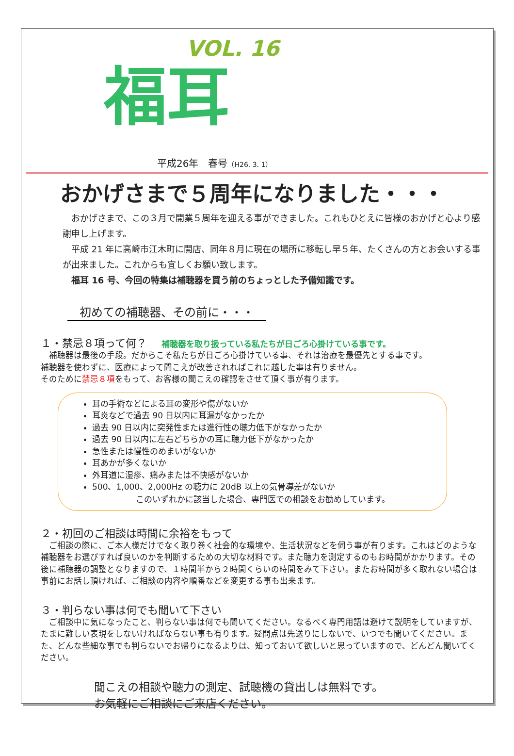VOL. 16
福耳
平成26年　春号（H26. 3. 1）
おかげさまで５周年になりました・・・
　おかげさまで、この３月で開業５周年を迎える事ができました。これもひとえに皆様のおかげと心より感謝申し上げます。
　平成 21 年に高崎市江木町に開店、同年８月に現在の場所に移転し早５年、たくさんの方とお会いする事が出来ました。これからも宜しくお願い致します。
　福耳 16 号、今回の特集は補聴器を買う前のちょっとした予備知識です。
初めての補聴器、その前に・・・
１・禁忌８項って何？ 補聴器を取り扱っている私たちが日ごろ心掛けている事です。
　補聴器は最後の手段。だからこそ私たちが日ごろ心掛けている事、それは治療を最優先とする事です。
補聴器を使わずに、医療によって聞こえが改善されればこれに越した事は有りません。
そのために禁忌８項をもって、お客様の聞こえの確認をさせて頂く事が有ります。
耳の手術などによる耳の変形や傷がないか
耳炎などで過去 90 日以内に耳漏がなかったか
過去 90 日以内に突発性または進行性の聴力低下がなかったか
過去 90 日以内に左右どちらかの耳に聴力低下がなかったか
急性または慢性のめまいがないか
耳あかが多くないか
外耳道に湿疹、痛みまたは不快感がないか
500、1,000、2,000Hz の聴力に 20dB 以上の気骨導差がないか
このいずれかに該当した場合、専門医での相談をお勧めしています。
２・初回のご相談は時間に余裕をもって
　ご相談の際に、ご本人様だけでなく取り巻く社会的な環境や、生活状況などを伺う事が有ります。これはどのような補聴器をお選びすれば良いのかを判断するための大切な材料です。また聴力を測定するのもお時間がかかります。その後に補聴器の調整となりますので、１時間半から２時間くらいの時間をみて下さい。またお時間が多く取れない場合は事前にお話し頂ければ、ご相談の内容や順番などを変更する事も出来ます。
３・判らない事は何でも聞いて下さい
　ご相談中に気になったこと、判らない事は何でも聞いてください。なるべく専門用語は避けて説明をしていますが、たまに難しい表現をしないければならない事も有ります。疑問点は先送りにしないで、いつでも聞いてください。また、どんな些細な事でも判らないでお帰りになるよりは、知っておいて欲しいと思っていますので、どんどん聞いてください。
聞こえの相談や聴力の測定、試聴機の貸出しは無料です。
お気軽にご相談にご来店ください。